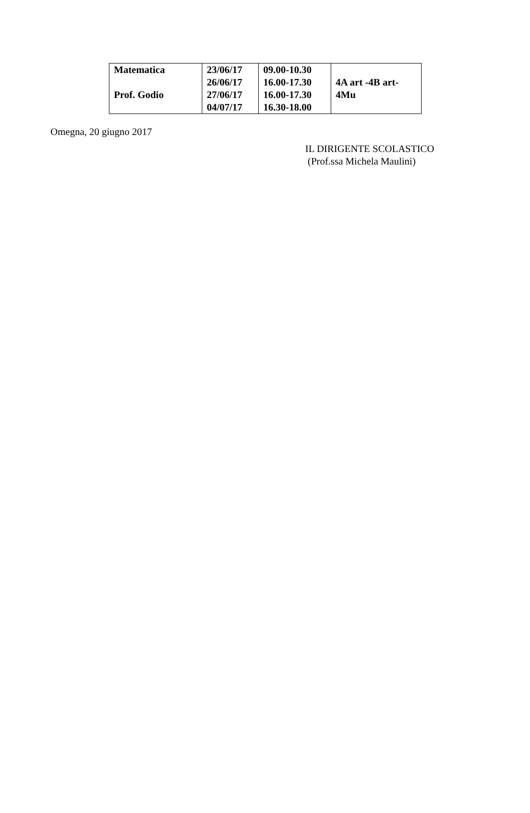| Matematica Prof. Godio | 23/06/17 26/06/17 27/06/17 04/07/17 | 09.00-10.30 16.00-17.30 16.00-17.30 16.30-18.00 | 4A art -4B art- 4Mu |
Omegna, 20 giugno 2017
IL DIRIGENTE SCOLASTICO
(Prof.ssa Michela Maulini)